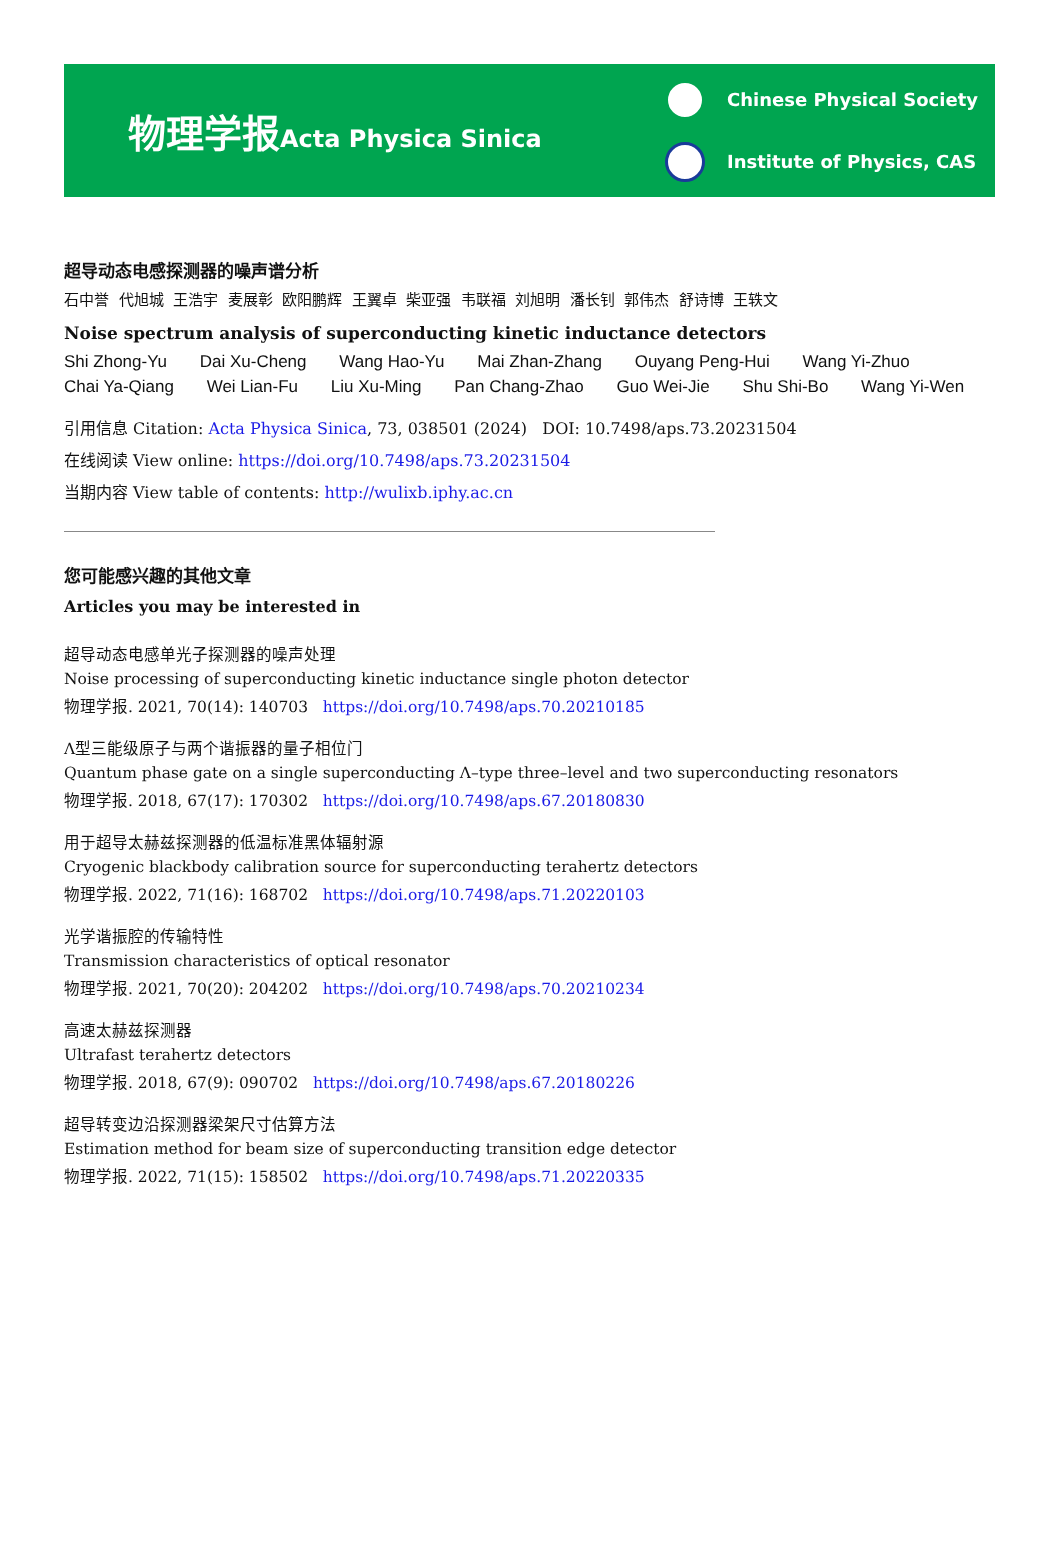物理学报 Acta Physica Sinica
Chinese Physical Society
Institute of Physics, CAS
超导动态电感探测器的噪声谱分析
石中誉 代旭城 王浩宇 麦展彰 欧阳鹏辉 王翼卓 柴亚强 韦联福 刘旭明 潘长钊 郭伟杰 舒诗博 王轶文
Noise spectrum analysis of superconducting kinetic inductance detectors
Shi Zhong-Yu Dai Xu-Cheng Wang Hao-Yu Mai Zhan-Zhang Ouyang Peng-Hui Wang Yi-Zhuo
Chai Ya-Qiang Wei Lian-Fu Liu Xu-Ming Pan Chang-Zhao Guo Wei-Jie Shu Shi-Bo Wang Yi-Wen
引用信息 Citation: Acta Physica Sinica, 73, 038501 (2024) DOI: 10.7498/aps.73.20231504
在线阅读 View online: https://doi.org/10.7498/aps.73.20231504
当期内容 View table of contents: http://wulixb.iphy.ac.cn
您可能感兴趣的其他文章
Articles you may be interested in
超导动态电感单光子探测器的噪声处理
Noise processing of superconducting kinetic inductance single photon detector
物理学报. 2021, 70(14): 140703 https://doi.org/10.7498/aps.70.20210185
Λ型三能级原子与两个谐振器的量子相位门
Quantum phase gate on a single superconducting Λ–type three–level and two superconducting resonators
物理学报. 2018, 67(17): 170302 https://doi.org/10.7498/aps.67.20180830
用于超导太赫兹探测器的低温标准黑体辐射源
Cryogenic blackbody calibration source for superconducting terahertz detectors
物理学报. 2022, 71(16): 168702 https://doi.org/10.7498/aps.71.20220103
光学谐振腔的传输特性
Transmission characteristics of optical resonator
物理学报. 2021, 70(20): 204202 https://doi.org/10.7498/aps.70.20210234
高速太赫兹探测器
Ultrafast terahertz detectors
物理学报. 2018, 67(9): 090702 https://doi.org/10.7498/aps.67.20180226
超导转变边沿探测器梁架尺寸估算方法
Estimation method for beam size of superconducting transition edge detector
物理学报. 2022, 71(15): 158502 https://doi.org/10.7498/aps.71.20220335